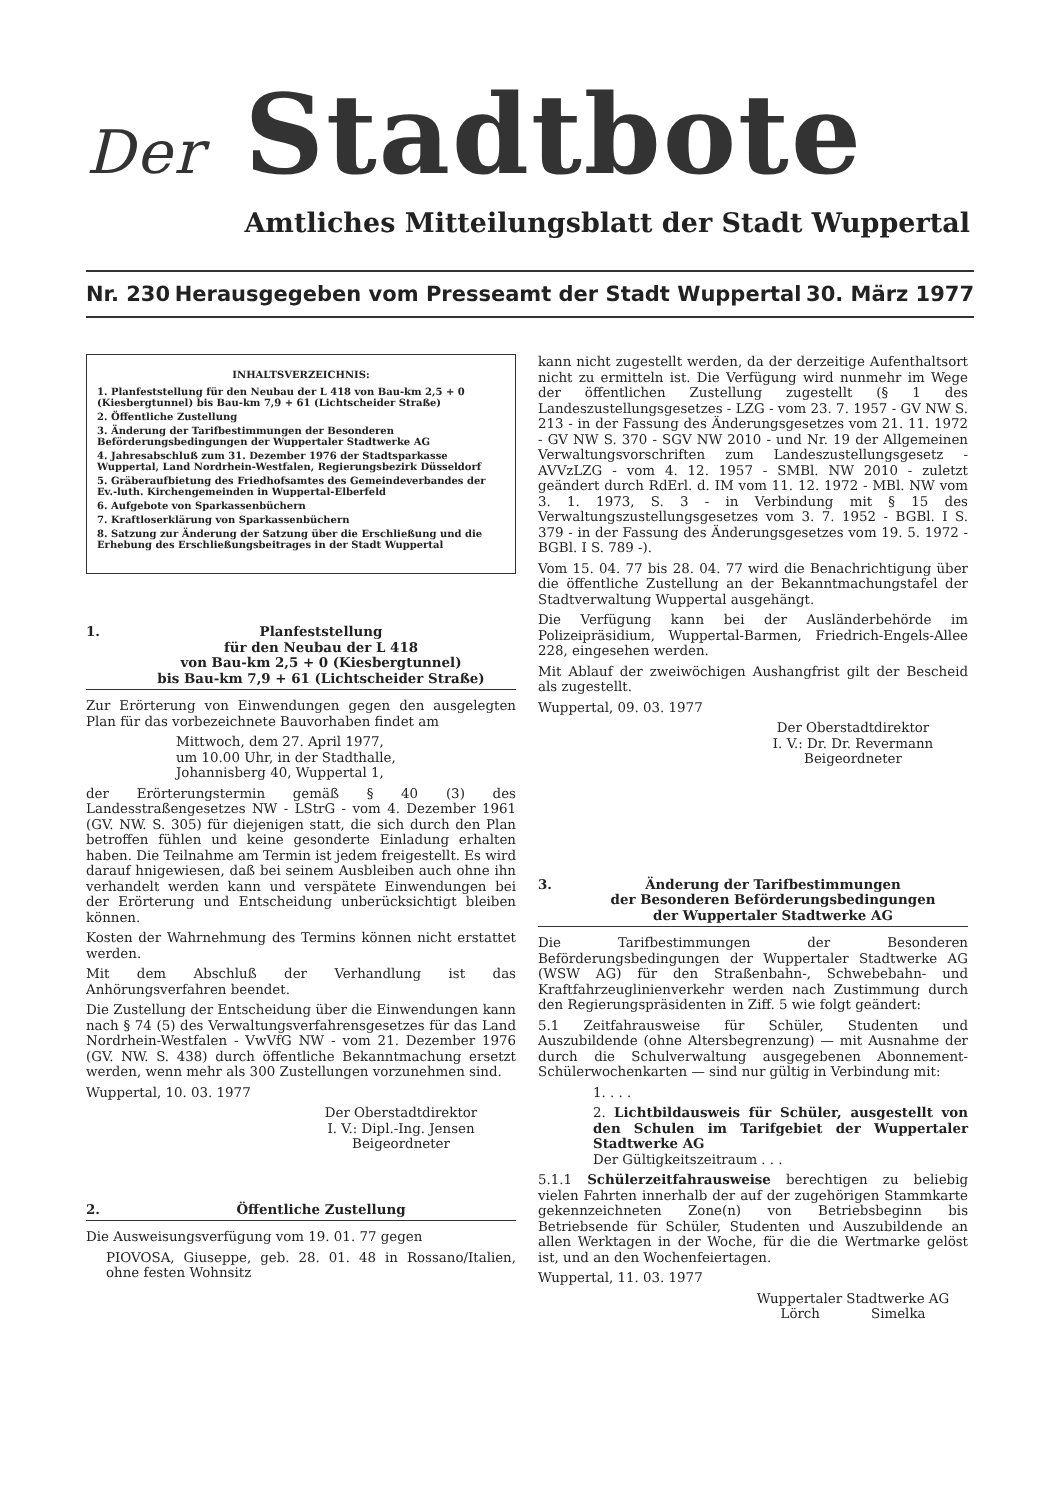Der Stadtbote
Amtliches Mitteilungsblatt der Stadt Wuppertal
Nr. 230 Herausgegeben vom Presseamt der Stadt Wuppertal 30. März 1977
INHALTSVERZEICHNIS:
1. Planfeststellung für den Neubau der L 418 von Bau-km 2,5 + 0 (Kiesbergtunnel) bis Bau-km 7,9 + 61 (Lichtscheider Straße)
2. Öffentliche Zustellung
3. Änderung der Tarifbestimmungen der Besonderen Beförderungsbedingungen der Wuppertaler Stadtwerke AG
4. Jahresabschluß zum 31. Dezember 1976 der Stadtsparkasse Wuppertal, Land Nordrhein-Westfalen, Regierungsbezirk Düsseldorf
5. Gräberaufbietung des Friedhofsamtes des Gemeindeverbandes der Ev.-luth. Kirchengemeinden in Wuppertal-Elberfeld
6. Aufgebote von Sparkassenbüchern
7. Kraftloserklärung von Sparkassenbüchern
8. Satzung zur Änderung der Satzung über die Erschließung und die Erhebung des Erschließungsbeitrages in der Stadt Wuppertal
1. Planfeststellung
für den Neubau der L 418
von Bau-km 2,5 + 0 (Kiesbergtunnel)
bis Bau-km 7,9 + 61 (Lichtscheider Straße)
Zur Erörterung von Einwendungen gegen den ausgelegten Plan für das vorbezeichnete Bauvorhaben findet am
Mittwoch, dem 27. April 1977,
um 10.00 Uhr, in der Stadthalle,
Johannisberg 40, Wuppertal 1,
der Erörterungstermin gemäß § 40 (3) des Landesstraßengesetzes NW - LStrG - vom 4. Dezember 1961 (GV. NW. S. 305) für diejenigen statt, die sich durch den Plan betroffen fühlen und keine gesonderte Einladung erhalten haben. Die Teilnahme am Termin ist jedem freigestellt. Es wird darauf hnigewiesen, daß bei seinem Ausbleiben auch ohne ihn verhandelt werden kann und verspätete Einwendungen bei der Erörterung und Entscheidung unberücksichtigt bleiben können.
Kosten der Wahrnehmung des Termins können nicht erstattet werden.
Mit dem Abschluß der Verhandlung ist das Anhörungsverfahren beendet.
Die Zustellung der Entscheidung über die Einwendungen kann nach § 74 (5) des Verwaltungsverfahrensgesetzes für das Land Nordrhein-Westfalen - VwVfG NW - vom 21. Dezember 1976 (GV. NW. S. 438) durch öffentliche Bekanntmachung ersetzt werden, wenn mehr als 300 Zustellungen vorzunehmen sind.
Wuppertal, 10. 03. 1977
Der Oberstadtdirektor
I. V.: Dipl.-Ing. Jensen
Beigeordneter
2. Öffentliche Zustellung
Die Ausweisungsverfügung vom 19. 01. 77 gegen
PIOVOSA, Giuseppe, geb. 28. 01. 48 in Rossano/Italien, ohne festen Wohnsitz
kann nicht zugestellt werden, da der derzeitige Aufenthaltsort nicht zu ermitteln ist. Die Verfügung wird nunmehr im Wege der öffentlichen Zustellung zugestellt (§ 1 des Landeszustellungsgesetzes - LZG - vom 23. 7. 1957 - GV NW S. 213 - in der Fassung des Änderungsgesetzes vom 21. 11. 1972 - GV NW S. 370 - SGV NW 2010 - und Nr. 19 der Allgemeinen Verwaltungsvorschriften zum Landeszustellungsgesetz - AVVzLZG - vom 4. 12. 1957 - SMBl. NW 2010 - zuletzt geändert durch RdErl. d. IM vom 11. 12. 1972 - MBl. NW vom 3. 1. 1973, S. 3 - in Verbindung mit § 15 des Verwaltungszustellungsgesetzes vom 3. 7. 1952 - BGBl. I S. 379 - in der Fassung des Änderungsgesetzes vom 19. 5. 1972 - BGBl. I S. 789 -).
Vom 15. 04. 77 bis 28. 04. 77 wird die Benachrichtigung über die öffentliche Zustellung an der Bekanntmachungstafel der Stadtverwaltung Wuppertal ausgehängt.
Die Verfügung kann bei der Ausländerbehörde im Polizeipräsidium, Wuppertal-Barmen, Friedrich-Engels-Allee 228, eingesehen werden.
Mit Ablauf der zweiwöchigen Aushangfrist gilt der Bescheid als zugestellt.
Wuppertal, 09. 03. 1977
Der Oberstadtdirektor
I. V.: Dr. Dr. Revermann
Beigeordneter
3. Änderung der Tarifbestimmungen
der Besonderen Beförderungsbedingungen
der Wuppertaler Stadtwerke AG
Die Tarifbestimmungen der Besonderen Beförderungsbedingungen der Wuppertaler Stadtwerke AG (WSW AG) für den Straßenbahn-, Schwebebahn- und Kraftfahrzeuglinienverkehr werden nach Zustimmung durch den Regierungspräsidenten in Ziff. 5 wie folgt geändert:
5.1 Zeitfahrausweise für Schüler, Studenten und Auszubildende (ohne Altersbegrenzung) — mit Ausnahme der durch die Schulverwaltung ausgegebenen Abonnement-Schülerwochenkarten — sind nur gültig in Verbindung mit:
1. . . .
2. Lichtbildausweis für Schüler, ausgestellt von den Schulen im Tarifgebiet der Wuppertaler Stadtwerke AG
Der Gültigkeitszeitraum . . .
5.1.1 Schülerzeitfahrausweise berechtigen zu beliebig vielen Fahrten innerhalb der auf der zugehörigen Stammkarte gekennzeichneten Zone(n) von Betriebsbeginn bis Betriebsende für Schüler, Studenten und Auszubildende an allen Werktagen in der Woche, für die die Wertmarke gelöst ist, und an den Wochenfeiertagen.
Wuppertal, 11. 03. 1977
Wuppertaler Stadtwerke AG
Lörch Simelka